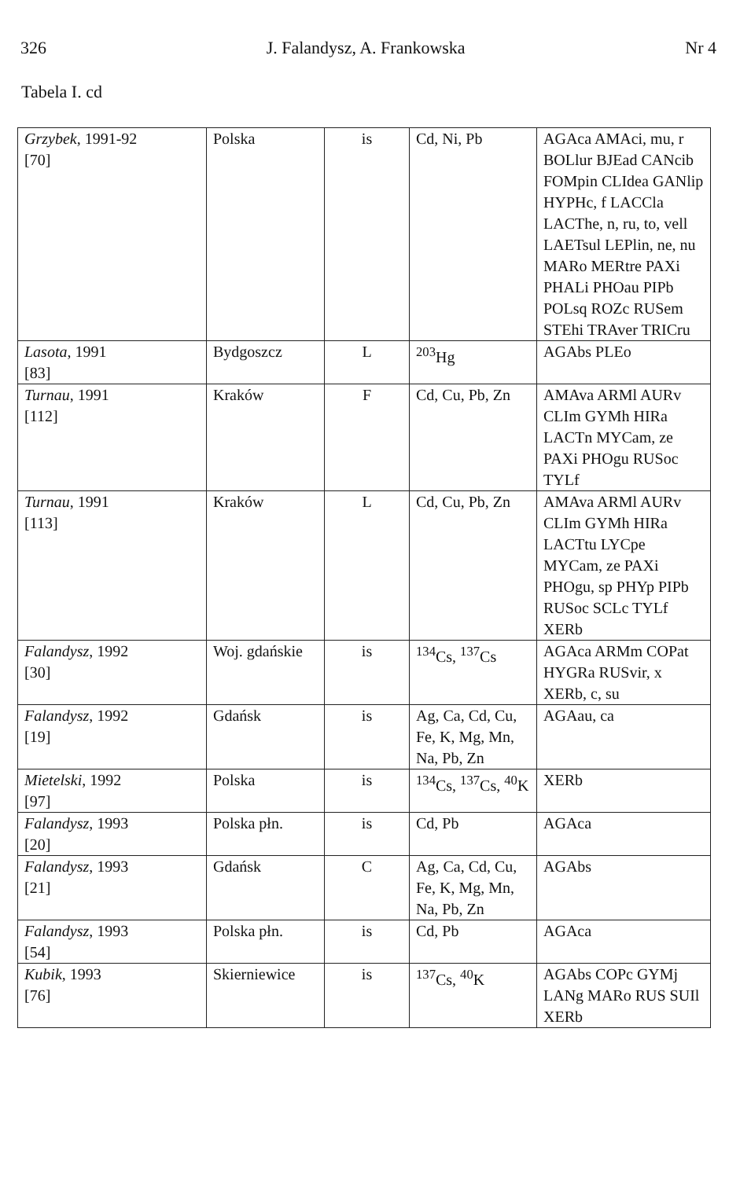326 J. Falandysz, A. Frankowska Nr 4
Tabela I. cd
| Grzybek , 1991-92 [70] | Polska | is | Cd, Ni, Pb | AGAca AMAci, mu, r BOLlur BJEad CANcib FOMpin CLIdea GANlip HYPHc, f LACCla LACThe, n, ru, to, vell LAETsul LEPlin, ne, nu MARo MERtre PAXi PHALi PHOau PIPb POLsq ROZc RUSem STEhi TRAver TRICru |
| Lasota , 1991 [83] | Bydgoszcz | L | <sup>203</sup>Hg | AGAbs PLEo |
| Turnau , 1991 [112] | Kraków | F | Cd, Cu, Pb, Zn | AMAva ARMl AURv CLIm GYMh HIRa LACTn MYCam, ze PAXi PHOgu RUSoc TYLf |
| Turnau , 1991 [113] | Kraków | L | Cd, Cu, Pb, Zn | AMAva ARMl AURv CLIm GYMh HIRa LACTtu LYCpe MYCam, ze PAXi PHOgu, sp PHYp PIPb RUSoc SCLc TYLf XERb |
| Falandysz , 1992 [30] | Woj. gdańskie | is | <sup>134</sup>Cs, <sup>137</sup>Cs | AGAca ARMm COPat HYGRa RUSvir, x XERb, c, su |
| Falandysz , 1992 [19] | Gdańsk | is | Ag, Ca, Cd, Cu, Fe, K, Mg, Mn, Na, Pb, Zn | AGAau, ca |
| Mietelski , 1992 [97] | Polska | is | <sup>134</sup>Cs, <sup>137</sup>Cs, <sup>40</sup>K | XERb |
| Falandysz , 1993 [20] | Polska płn. | is | Cd, Pb | AGAca |
| Falandysz , 1993 [21] | Gdańsk | C | Ag, Ca, Cd, Cu, Fe, K, Mg, Mn, Na, Pb, Zn | AGAbs |
| Falandysz , 1993 [54] | Polska płn. | is | Cd, Pb | AGAca |
| Kubik , 1993 [76] | Skierniewice | is | <sup>137</sup>Cs, <sup>40</sup>K | AGAbs COPc GYMj LANg MARo RUS SUIl XERb |